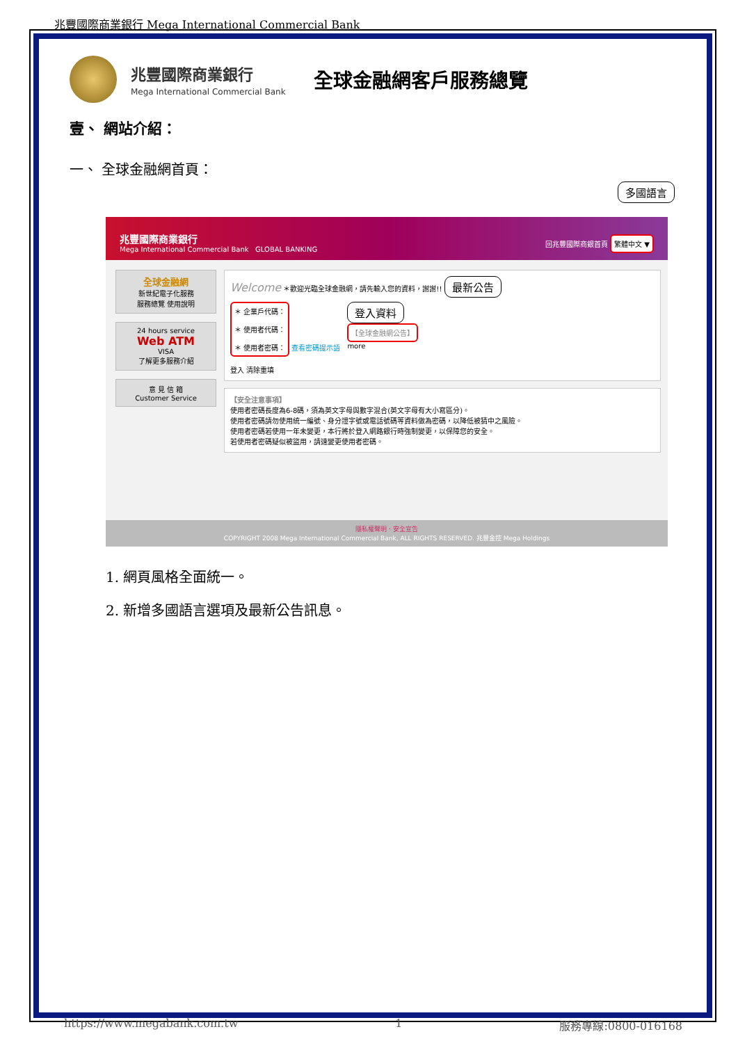兆豐國際商業銀行 Mega International Commercial Bank
兆豐國際商業銀行
Mega International Commercial Bank
全球金融網客戶服務總覽
壹、 網站介紹：
一、 全球金融網首頁：
多國語言
兆豐國際商業銀行
Mega International Commercial Bank GLOBAL BANKING
回兆豐國際商銀首頁 繁體中文 ▼
全球金融網
新世紀電子化服務
服務總覽 使用說明
24 hours service
Web ATM
VISA
了解更多服務介紹
意 見 信 箱
Customer Service
Welcome ＊歡迎光臨全球金融網，請先輸入您的資料，謝謝!! 最新公告
＊ 企業戶代碼：
＊ 使用者代碼：
＊ 使用者密碼：
查看密碼提示語
登入 清除重填
登入資料
【全球金融網公告】
more
【安全注意事項】
使用者密碼長度為6-8碼，須為英文字母與數字混合(英文字母有大小寫區分)。
使用者密碼請勿使用統一編號、身分證字號或電話號碼等資料做為密碼，以降低被猜中之風險。
使用者密碼若使用一年未變更，本行將於登入網路銀行時強制變更，以保障您的安全。
若使用者密碼疑似被盜用，請速變更使用者密碼。
隱私權聲明．安全宣告
COPYRIGHT 2008 Mega International Commercial Bank, ALL RIGHTS RESERVED. 兆豐金控 Mega Holdings
1. 網頁風格全面統一。
2. 新增多國語言選項及最新公告訊息。
https://www.megabank.com.tw 1 服務專線:0800-016168